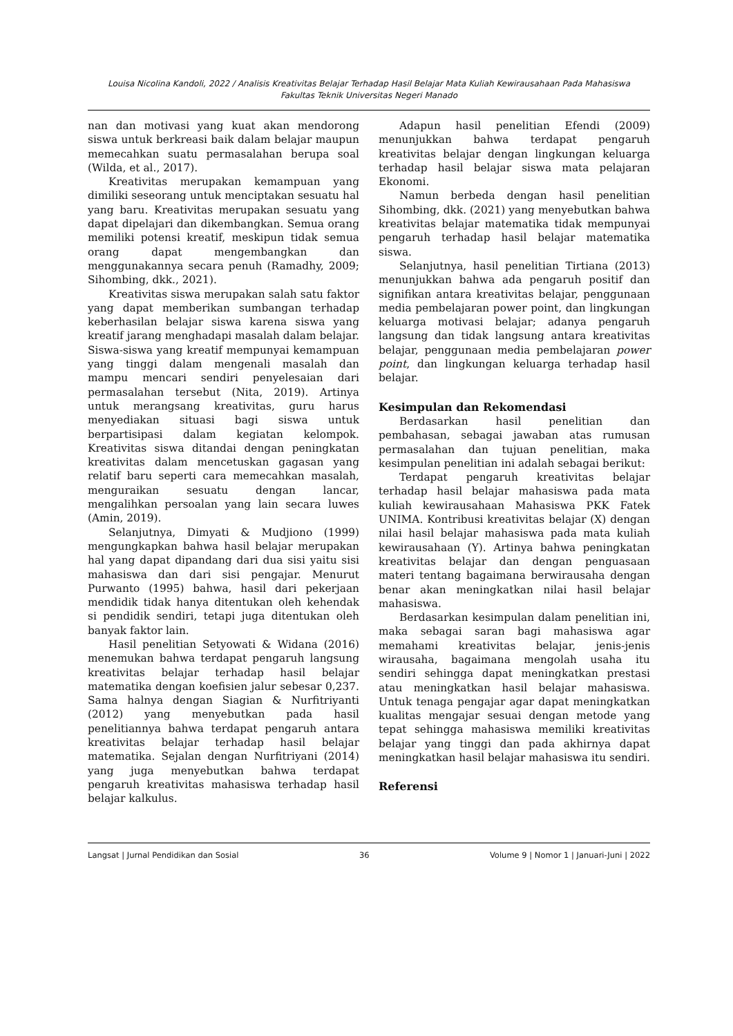Louisa Nicolina Kandoli, 2022 / Analisis Kreativitas Belajar Terhadap Hasil Belajar Mata Kuliah Kewirausahaan Pada Mahasiswa
Fakultas Teknik Universitas Negeri Manado
nan dan motivasi yang kuat akan mendorong siswa untuk berkreasi baik dalam belajar maupun memecahkan suatu permasalahan berupa soal (Wilda, et al., 2017).
Kreativitas merupakan kemampuan yang dimiliki seseorang untuk menciptakan sesuatu hal yang baru. Kreativitas merupakan sesuatu yang dapat dipelajari dan dikembangkan. Semua orang memiliki potensi kreatif, meskipun tidak semua orang dapat mengembangkan dan menggunakannya secara penuh (Ramadhy, 2009; Sihombing, dkk., 2021).
Kreativitas siswa merupakan salah satu faktor yang dapat memberikan sumbangan terhadap keberhasilan belajar siswa karena siswa yang kreatif jarang menghadapi masalah dalam belajar. Siswa-siswa yang kreatif mempunyai kemampuan yang tinggi dalam mengenali masalah dan mampu mencari sendiri penyelesaian dari permasalahan tersebut (Nita, 2019). Artinya untuk merangsang kreativitas, guru harus menyediakan situasi bagi siswa untuk berpartisipasi dalam kegiatan kelompok. Kreativitas siswa ditandai dengan peningkatan kreativitas dalam mencetuskan gagasan yang relatif baru seperti cara memecahkan masalah, menguraikan sesuatu dengan lancar, mengalihkan persoalan yang lain secara luwes (Amin, 2019).
Selanjutnya, Dimyati & Mudjiono (1999) mengungkapkan bahwa hasil belajar merupakan hal yang dapat dipandang dari dua sisi yaitu sisi mahasiswa dan dari sisi pengajar. Menurut Purwanto (1995) bahwa, hasil dari pekerjaan mendidik tidak hanya ditentukan oleh kehendak si pendidik sendiri, tetapi juga ditentukan oleh banyak faktor lain.
Hasil penelitian Setyowati & Widana (2016) menemukan bahwa terdapat pengaruh langsung kreativitas belajar terhadap hasil belajar matematika dengan koefisien jalur sebesar 0,237. Sama halnya dengan Siagian & Nurfitriyanti (2012) yang menyebutkan pada hasil penelitiannya bahwa terdapat pengaruh antara kreativitas belajar terhadap hasil belajar matematika. Sejalan dengan Nurfitriyani (2014) yang juga menyebutkan bahwa terdapat pengaruh kreativitas mahasiswa terhadap hasil belajar kalkulus.
Adapun hasil penelitian Efendi (2009) menunjukkan bahwa terdapat pengaruh kreativitas belajar dengan lingkungan keluarga terhadap hasil belajar siswa mata pelajaran Ekonomi.
Namun berbeda dengan hasil penelitian Sihombing, dkk. (2021) yang menyebutkan bahwa kreativitas belajar matematika tidak mempunyai pengaruh terhadap hasil belajar matematika siswa.
Selanjutnya, hasil penelitian Tirtiana (2013) menunjukkan bahwa ada pengaruh positif dan signifikan antara kreativitas belajar, penggunaan media pembelajaran power point, dan lingkungan keluarga motivasi belajar; adanya pengaruh langsung dan tidak langsung antara kreativitas belajar, penggunaan media pembelajaran power point, dan lingkungan keluarga terhadap hasil belajar.
Kesimpulan dan Rekomendasi
Berdasarkan hasil penelitian dan pembahasan, sebagai jawaban atas rumusan permasalahan dan tujuan penelitian, maka kesimpulan penelitian ini adalah sebagai berikut:
Terdapat pengaruh kreativitas belajar terhadap hasil belajar mahasiswa pada mata kuliah kewirausahaan Mahasiswa PKK Fatek UNIMA. Kontribusi kreativitas belajar (X) dengan nilai hasil belajar mahasiswa pada mata kuliah kewirausahaan (Y). Artinya bahwa peningkatan kreativitas belajar dan dengan penguasaan materi tentang bagaimana berwirausaha dengan benar akan meningkatkan nilai hasil belajar mahasiswa.
Berdasarkan kesimpulan dalam penelitian ini, maka sebagai saran bagi mahasiswa agar memahami kreativitas belajar, jenis-jenis wirausaha, bagaimana mengolah usaha itu sendiri sehingga dapat meningkatkan prestasi atau meningkatkan hasil belajar mahasiswa. Untuk tenaga pengajar agar dapat meningkatkan kualitas mengajar sesuai dengan metode yang tepat sehingga mahasiswa memiliki kreativitas belajar yang tinggi dan pada akhirnya dapat meningkatkan hasil belajar mahasiswa itu sendiri.
Referensi
Langsat | Jurnal Pendidikan dan Sosial 36 Volume 9 | Nomor 1 | Januari-Juni | 2022